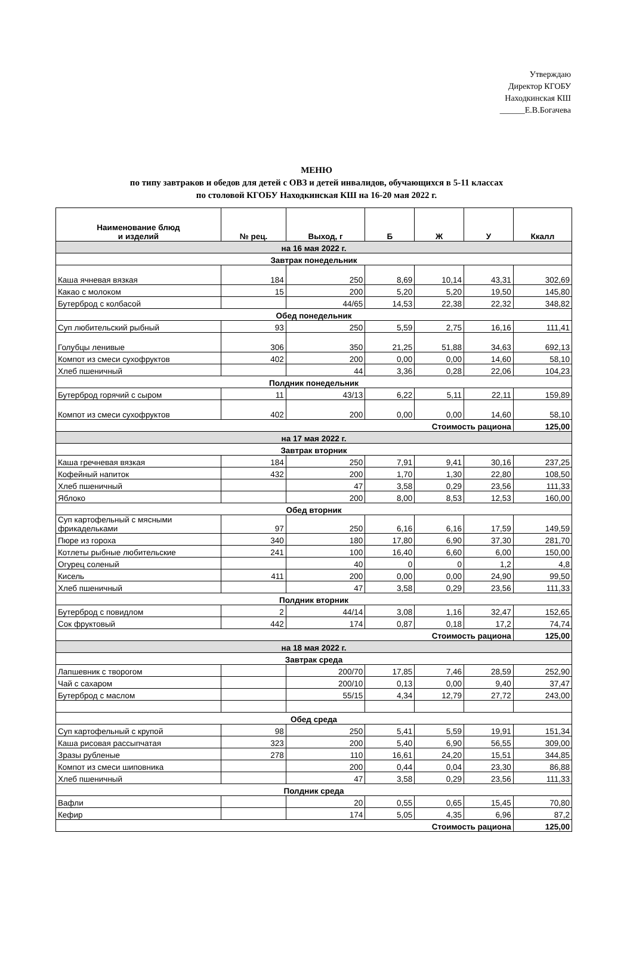Утверждаю
Директор КГОБУ
Находкинская КШ
______Е.В.Богачева
МЕНЮ
по типу завтраков и обедов для детей с ОВЗ и детей инвалидов, обучающихся в 5-11 классах
по столовой КГОБУ Находкинская КШ на 16-20 мая 2022 г.
| Наименование блюд и изделий | № рец. | Выход, г | Б | Ж | У | Ккалл |
| --- | --- | --- | --- | --- | --- | --- |
| на 16 мая 2022 г. | | | | | | |
| Завтрак понедельник | | | | | | |
| Каша ячневая вязкая | 184 | 250 | 8,69 | 10,14 | 43,31 | 302,69 |
| Какао с молоком | 15 | 200 | 5,20 | 5,20 | 19,50 | 145,80 |
| Бутерброд с колбасой | | 44/65 | 14,53 | 22,38 | 22,32 | 348,82 |
| Обед понедельник | | | | | | |
| Суп любительский рыбный | 93 | 250 | 5,59 | 2,75 | 16,16 | 111,41 |
| Голубцы ленивые | 306 | 350 | 21,25 | 51,88 | 34,63 | 692,13 |
| Компот из смеси сухофруктов | 402 | 200 | 0,00 | 0,00 | 14,60 | 58,10 |
| Хлеб пшеничный | | 44 | 3,36 | 0,28 | 22,06 | 104,23 |
| Полдник понедельник | | | | | | |
| Бутерброд горячий с сыром | 11 | 43/13 | 6,22 | 5,11 | 22,11 | 159,89 |
| Компот из смеси сухофруктов | 402 | 200 | 0,00 | 0,00 | 14,60 | 58,10 |
| Стоимость рациона | | | | | | 125,00 |
| на 17 мая 2022 г. | | | | | | |
| Завтрак вторник | | | | | | |
| Каша гречневая вязкая | 184 | 250 | 7,91 | 9,41 | 30,16 | 237,25 |
| Кофейный напиток | 432 | 200 | 1,70 | 1,30 | 22,80 | 108,50 |
| Хлеб пшеничный | | 47 | 3,58 | 0,29 | 23,56 | 111,33 |
| Яблоко | | 200 | 8,00 | 8,53 | 12,53 | 160,00 |
| Обед вторник | | | | | | |
| Суп картофельный с мясными фрикадельками | 97 | 250 | 6,16 | 6,16 | 17,59 | 149,59 |
| Пюре из гороха | 340 | 180 | 17,80 | 6,90 | 37,30 | 281,70 |
| Котлеты рыбные любительские | 241 | 100 | 16,40 | 6,60 | 6,00 | 150,00 |
| Огурец соленый | | 40 | 0 | 0 | 1,2 | 4,8 |
| Кисель | 411 | 200 | 0,00 | 0,00 | 24,90 | 99,50 |
| Хлеб пшеничный | | 47 | 3,58 | 0,29 | 23,56 | 111,33 |
| Полдник вторник | | | | | | |
| Бутерброд с повидлом | 2 | 44/14 | 3,08 | 1,16 | 32,47 | 152,65 |
| Сок фруктовый | 442 | 174 | 0,87 | 0,18 | 17,2 | 74,74 |
| Стоимость рациона | | | | | | 125,00 |
| на 18 мая 2022 г. | | | | | | |
| Завтрак среда | | | | | | |
| Лапшевник с творогом | | 200/70 | 17,85 | 7,46 | 28,59 | 252,90 |
| Чай с сахаром | | 200/10 | 0,13 | 0,00 | 9,40 | 37,47 |
| Бутерброд с маслом | | 55/15 | 4,34 | 12,79 | 27,72 | 243,00 |
| Обед среда | | | | | | |
| Суп картофельный с крупой | 98 | 250 | 5,41 | 5,59 | 19,91 | 151,34 |
| Каша рисовая рассыпчатая | 323 | 200 | 5,40 | 6,90 | 56,55 | 309,00 |
| Зразы рубленые | 278 | 110 | 16,61 | 24,20 | 15,51 | 344,85 |
| Компот из смеси шиповника | | 200 | 0,44 | 0,04 | 23,30 | 86,88 |
| Хлеб пшеничный | | 47 | 3,58 | 0,29 | 23,56 | 111,33 |
| Полдник среда | | | | | | |
| Вафли | | 20 | 0,55 | 0,65 | 15,45 | 70,80 |
| Кефир | | 174 | 5,05 | 4,35 | 6,96 | 87,2 |
| Стоимость рациона | | | | | | 125,00 |